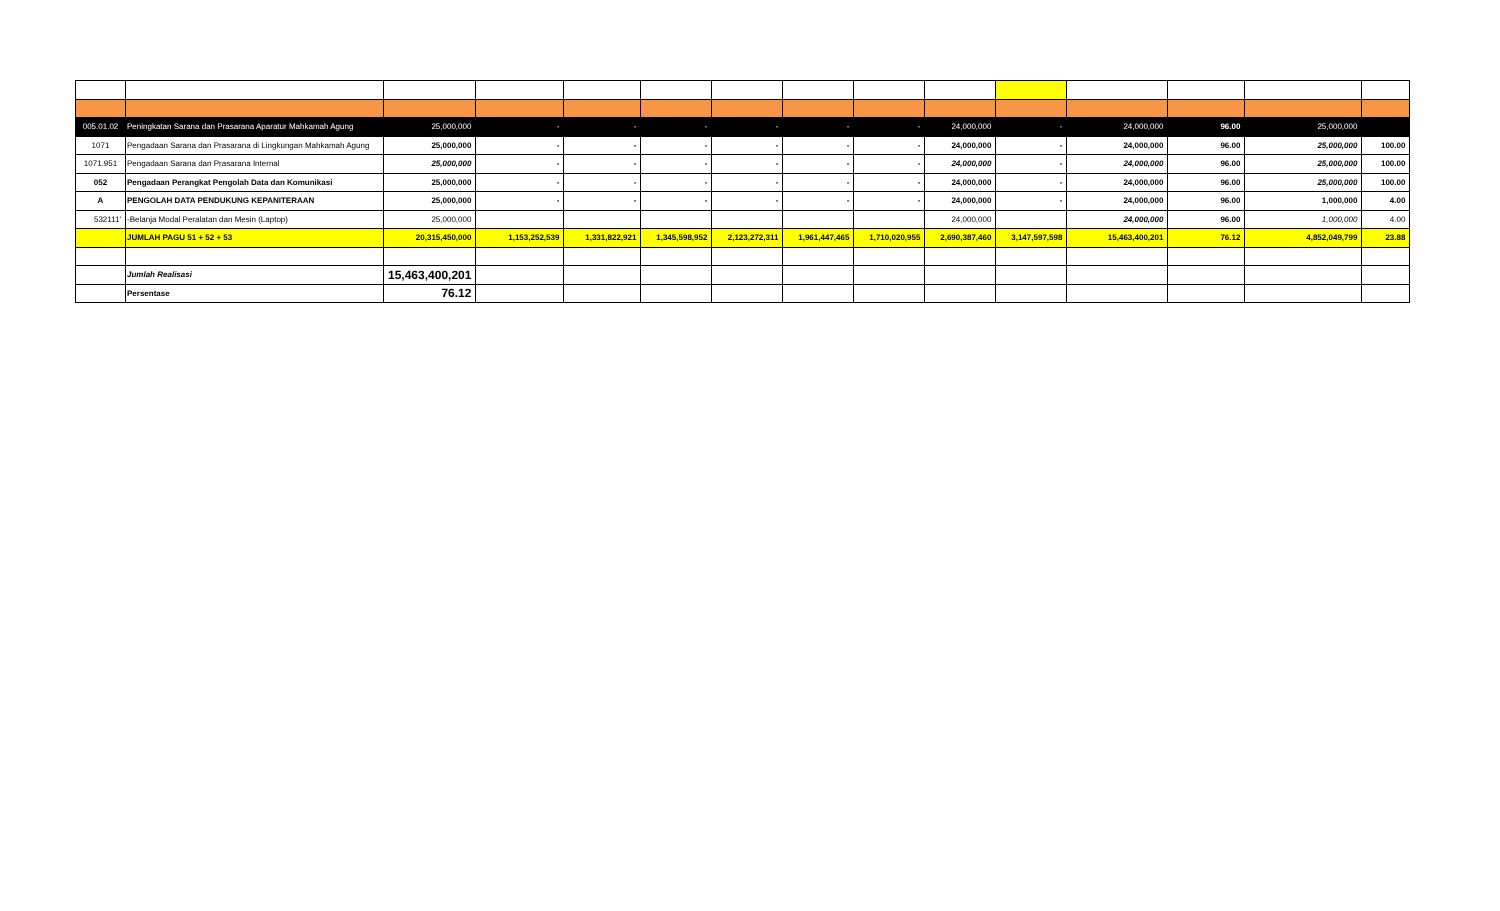| 005.01.02 | Peningkatan Sarana dan Prasarana Aparatur Mahkamah Agung | 25,000,000 | - | - | - | - | - | - | 24,000,000 | - | 24,000,000 | 96.00 | 25,000,000 | |
| 1071 | Pengadaan Sarana dan Prasarana di Lingkungan Mahkamah Agung | 25,000,000 | - | - | - | - | - | - | 24,000,000 | - | 24,000,000 | 96.00 | 25,000,000 | 100.00 |
| 1071.951 | Pengadaan Sarana dan Prasarana Internal | 25,000,000 | - | - | - | - | - | - | 24,000,000 | - | 24,000,000 | 96.00 | 25,000,000 | 100.00 |
| 052 | Pengadaan Perangkat Pengolah Data dan Komunikasi | 25,000,000 | - | - | - | - | - | - | 24,000,000 | - | 24,000,000 | 96.00 | 25,000,000 | 100.00 |
| A | PENGOLAH DATA PENDUKUNG KEPANITERAAN | 25,000,000 | - | - | - | - | - | - | 24,000,000 | - | 24,000,000 | 96.00 | 1,000,000 | 4.00 |
| 532111' | -Belanja Modal Peralatan dan Mesin (Laptop) | 25,000,000 | | | | | | | 24,000,000 | | 24,000,000 | 96.00 | 1,000,000 | 4.00 |
| | JUMLAH PAGU 51 + 52 + 53 | 20,315,450,000 | 1,153,252,539 | 1,331,822,921 | 1,345,598,952 | 2,123,272,311 | 1,961,447,465 | 1,710,020,955 | 2,690,387,460 | 3,147,597,598 | 15,463,400,201 | 76.12 | 4,852,049,799 | 23.88 |
| | Jumlah Realisasi | 15,463,400,201 | | | | | | | | | | | | |
| | Persentase | 76.12 | | | | | | | | | | | | |